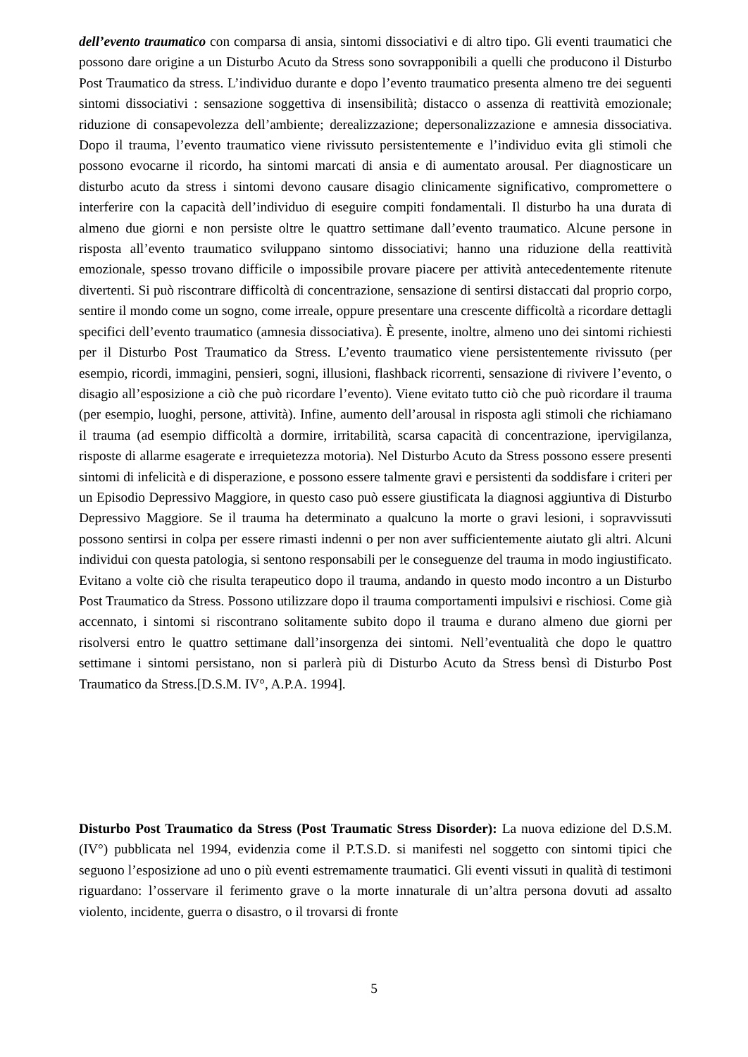dell’evento traumatico con comparsa di ansia, sintomi dissociativi e di altro tipo. Gli eventi traumatici che possono dare origine a un Disturbo Acuto da Stress sono sovrapponibili a quelli che producono il Disturbo Post Traumatico da stress. L’individuo durante e dopo l’evento traumatico presenta almeno tre dei seguenti sintomi dissociativi : sensazione soggettiva di insensibilità; distacco o assenza di reattività emozionale; riduzione di consapevolezza dell’ambiente; derealizzazione; depersonalizzazione e amnesia dissociativa. Dopo il trauma, l’evento traumatico viene rivissuto persistentemente e l’individuo evita gli stimoli che possono evocarne il ricordo, ha sintomi marcati di ansia e di aumentato arousal. Per diagnosticare un disturbo acuto da stress i sintomi devono causare disagio clinicamente significativo, compromettere o interferire con la capacità dell’individuo di eseguire compiti fondamentali. Il disturbo ha una durata di almeno due giorni e non persiste oltre le quattro settimane dall’evento traumatico. Alcune persone in risposta all’evento traumatico sviluppano sintomo dissociativi; hanno una riduzione della reattività emozionale, spesso trovano difficile o impossibile provare piacere per attività antecedentemente ritenute divertenti. Si può riscontrare difficoltà di concentrazione, sensazione di sentirsi distaccati dal proprio corpo, sentire il mondo come un sogno, come irreale, oppure presentare una crescente difficoltà a ricordare dettagli specifici dell’evento traumatico (amnesia dissociativa). È presente, inoltre, almeno uno dei sintomi richiesti per il Disturbo Post Traumatico da Stress. L’evento traumatico viene persistentemente rivissuto (per esempio, ricordi, immagini, pensieri, sogni, illusioni, flashback ricorrenti, sensazione di rivivere l’evento, o disagio all’esposizione a ciò che può ricordare l’evento). Viene evitato tutto ciò che può ricordare il trauma (per esempio, luoghi, persone, attività). Infine, aumento dell’arousal in risposta agli stimoli che richiamano il trauma (ad esempio difficoltà a dormire, irritabilità, scarsa capacità di concentrazione, ipervigilanza, risposte di allarme esagerate e irrequietezza motoria). Nel Disturbo Acuto da Stress possono essere presenti sintomi di infelicità e di disperazione, e possono essere talmente gravi e persistenti da soddisfare i criteri per un Episodio Depressivo Maggiore, in questo caso può essere giustificata la diagnosi aggiuntiva di Disturbo Depressivo Maggiore. Se il trauma ha determinato a qualcuno la morte o gravi lesioni, i sopravvissuti possono sentirsi in colpa per essere rimasti indenni o per non aver sufficientemente aiutato gli altri. Alcuni individui con questa patologia, si sentono responsabili per le conseguenze del trauma in modo ingiustificato. Evitano a volte ciò che risulta terapeutico dopo il trauma, andando in questo modo incontro a un Disturbo Post Traumatico da Stress. Possono utilizzare dopo il trauma comportamenti impulsivi e rischiosi. Come già accennato, i sintomi si riscontrano solitamente subito dopo il trauma e durano almeno due giorni per risolversi entro le quattro settimane dall’insorgenza dei sintomi. Nell’eventualità che dopo le quattro settimane i sintomi persistano, non si parlerà più di Disturbo Acuto da Stress bensì di Disturbo Post Traumatico da Stress.[D.S.M. IV°, A.P.A. 1994].
Disturbo Post Traumatico da Stress (Post Traumatic Stress Disorder): La nuova edizione del D.S.M. (IV°) pubblicata nel 1994, evidenzia come il P.T.S.D. si manifesti nel soggetto con sintomi tipici che seguono l’esposizione ad uno o più eventi estremamente traumatici. Gli eventi vissuti in qualità di testimoni riguardano: l’osservare il ferimento grave o la morte innaturale di un’altra persona dovuti ad assalto violento, incidente, guerra o disastro, o il trovarsi di fronte
5